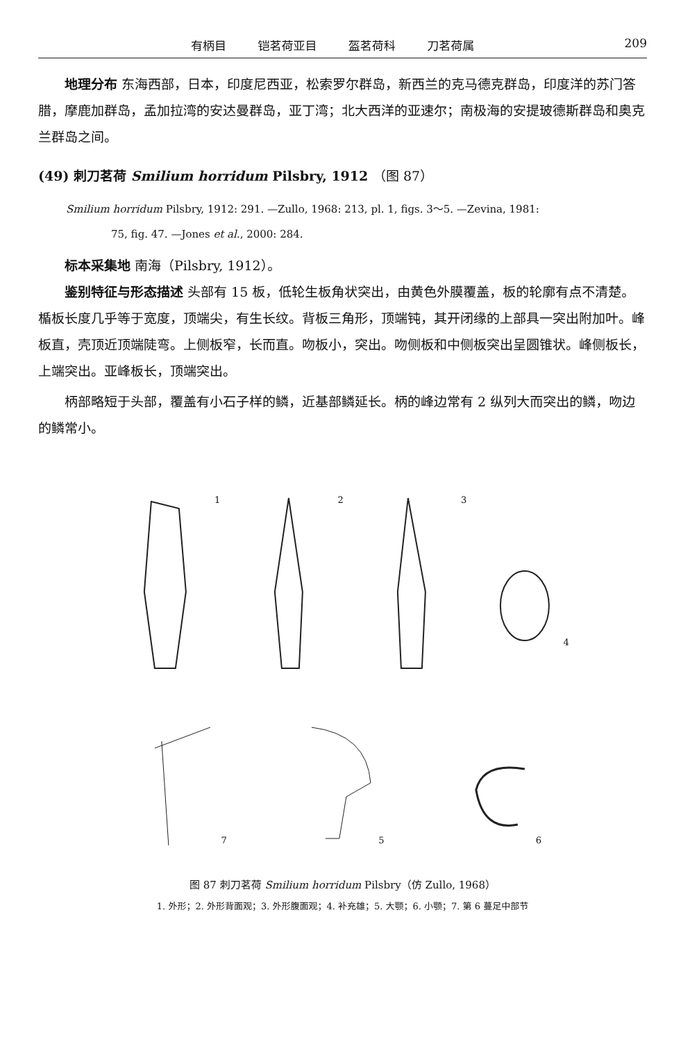有柄目 铠茗荷亚目 盔茗荷科 刀茗荷属 209
地理分布 东海西部，日本，印度尼西亚，松索罗尔群岛，新西兰的克马德克群岛，印度洋的苏门答腊，摩鹿加群岛，孟加拉湾的安达曼群岛，亚丁湾；北大西洋的亚速尔；南极海的安提玻德斯群岛和奥克兰群岛之间。
(49) 刺刀茗荷 Smilium horridum Pilsbry, 1912 （图 87）
Smilium horridum Pilsbry, 1912: 291. —Zullo, 1968: 213, pl. 1, figs. 3～5. —Zevina, 1981:
75, fig. 47. —Jones et al., 2000: 284.
标本采集地 南海（Pilsbry, 1912）。
鉴别特征与形态描述 头部有 15 板，低轮生板角状突出，由黄色外膜覆盖，板的轮廓有点不清楚。楯板长度几乎等于宽度，顶端尖，有生长纹。背板三角形，顶端钝，其开闭缘的上部具一突出附加叶。峰板直，壳顶近顶端陡弯。上侧板窄，长而直。吻板小，突出。吻侧板和中侧板突出呈圆锥状。峰侧板长，上端突出。亚峰板长，顶端突出。
柄部略短于头部，覆盖有小石子样的鳞，近基部鳞延长。柄的峰边常有 2 纵列大而突出的鳞，吻边的鳞常小。
1
2
3
4
7
5
6
图 87 刺刀茗荷 Smilium horridum Pilsbry（仿 Zullo, 1968）
1. 外形；2. 外形背面观；3. 外形腹面观；4. 补充雄；5. 大颚；6. 小颚；7. 第 6 蔓足中部节